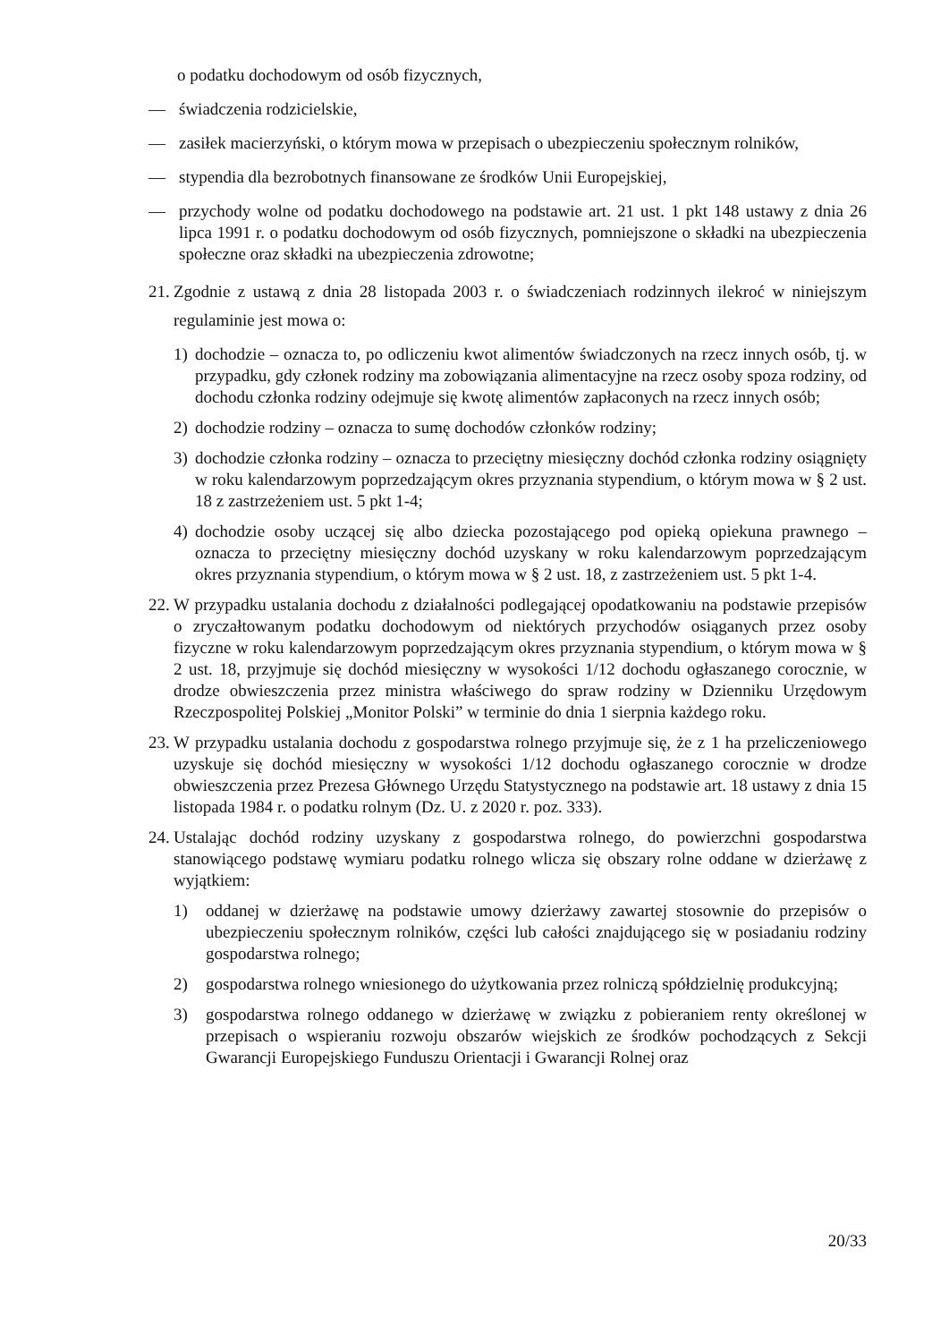o podatku dochodowym od osób fizycznych,
— świadczenia rodzicielskie,
— zasiłek macierzyński, o którym mowa w przepisach o ubezpieczeniu społecznym rolników,
— stypendia dla bezrobotnych finansowane ze środków Unii Europejskiej,
— przychody wolne od podatku dochodowego na podstawie art. 21 ust. 1 pkt 148 ustawy z dnia 26 lipca 1991 r. o podatku dochodowym od osób fizycznych, pomniejszone o składki na ubezpieczenia społeczne oraz składki na ubezpieczenia zdrowotne;
21. Zgodnie z ustawą z dnia 28 listopada 2003 r. o świadczeniach rodzinnych ilekroć w niniejszym regulaminie jest mowa o:
1) dochodzie – oznacza to, po odliczeniu kwot alimentów świadczonych na rzecz innych osób, tj. w przypadku, gdy członek rodziny ma zobowiązania alimentacyjne na rzecz osoby spoza rodziny, od dochodu członka rodziny odejmuje się kwotę alimentów zapłaconych na rzecz innych osób;
2) dochodzie rodziny – oznacza to sumę dochodów członków rodziny;
3) dochodzie członka rodziny – oznacza to przeciętny miesięczny dochód członka rodziny osiągnięty w roku kalendarzowym poprzedzającym okres przyznania stypendium, o którym mowa w § 2 ust. 18 z zastrzeżeniem ust. 5 pkt 1-4;
4) dochodzie osoby uczącej się albo dziecka pozostającego pod opieką opiekuna prawnego – oznacza to przeciętny miesięczny dochód uzyskany w roku kalendarzowym poprzedzającym okres przyznania stypendium, o którym mowa w § 2 ust. 18, z zastrzeżeniem ust. 5 pkt 1-4.
22. W przypadku ustalania dochodu z działalności podlegającej opodatkowaniu na podstawie przepisów o zryczałtowanym podatku dochodowym od niektórych przychodów osiąganych przez osoby fizyczne w roku kalendarzowym poprzedzającym okres przyznania stypendium, o którym mowa w § 2 ust. 18, przyjmuje się dochód miesięczny w wysokości 1/12 dochodu ogłaszanego corocznie, w drodze obwieszczenia przez ministra właściwego do spraw rodziny w Dzienniku Urzędowym Rzeczpospolitej Polskiej „Monitor Polski” w terminie do dnia 1 sierpnia każdego roku.
23. W przypadku ustalania dochodu z gospodarstwa rolnego przyjmuje się, że z 1 ha przeliczeniowego uzyskuje się dochód miesięczny w wysokości 1/12 dochodu ogłaszanego corocznie w drodze obwieszczenia przez Prezesa Głównego Urzędu Statystycznego na podstawie art. 18 ustawy z dnia 15 listopada 1984 r. o podatku rolnym (Dz. U. z 2020 r. poz. 333).
24. Ustalając dochód rodziny uzyskany z gospodarstwa rolnego, do powierzchni gospodarstwa stanowiącego podstawę wymiaru podatku rolnego wlicza się obszary rolne oddane w dzierżawę z wyjątkiem:
1) oddanej w dzierżawę na podstawie umowy dzierżawy zawartej stosownie do przepisów o ubezpieczeniu społecznym rolników, części lub całości znajdującego się w posiadaniu rodziny gospodarstwa rolnego;
2) gospodarstwa rolnego wniesionego do użytkowania przez rolniczą spółdzielnię produkcyjną;
3) gospodarstwa rolnego oddanego w dzierżawę w związku z pobieraniem renty określonej w przepisach o wspieraniu rozwoju obszarów wiejskich ze środków pochodzących z Sekcji Gwarancji Europejskiego Funduszu Orientacji i Gwarancji Rolnej oraz
20/33